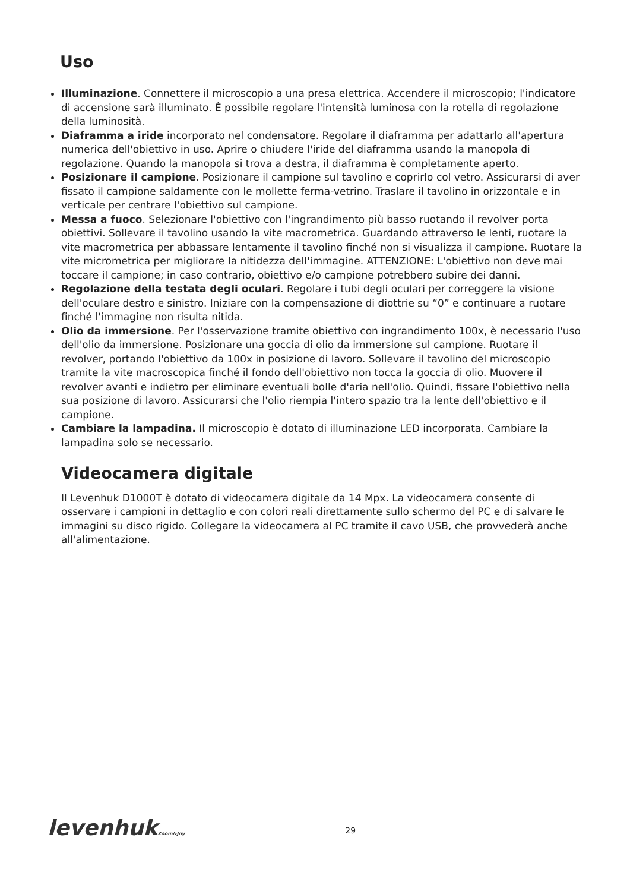Uso
Illuminazione. Connettere il microscopio a una presa elettrica. Accendere il microscopio; l'indicatore di accensione sarà illuminato. È possibile regolare l'intensità luminosa con la rotella di regolazione della luminosità.
Diaframma a iride incorporato nel condensatore. Regolare il diaframma per adattarlo all'apertura numerica dell'obiettivo in uso. Aprire o chiudere l'iride del diaframma usando la manopola di regolazione. Quando la manopola si trova a destra, il diaframma è completamente aperto.
Posizionare il campione. Posizionare il campione sul tavolino e coprirlo col vetro. Assicurarsi di aver fissato il campione saldamente con le mollette ferma-vetrino. Traslare il tavolino in orizzontale e in verticale per centrare l'obiettivo sul campione.
Messa a fuoco. Selezionare l'obiettivo con l'ingrandimento più basso ruotando il revolver porta obiettivi. Sollevare il tavolino usando la vite macrometrica. Guardando attraverso le lenti, ruotare la vite macrometrica per abbassare lentamente il tavolino finché non si visualizza il campione. Ruotare la vite micrometrica per migliorare la nitidezza dell'immagine. ATTENZIONE: L'obiettivo non deve mai toccare il campione; in caso contrario, obiettivo e/o campione potrebbero subire dei danni.
Regolazione della testata degli oculari. Regolare i tubi degli oculari per correggere la visione dell'oculare destro e sinistro. Iniziare con la compensazione di diottrie su “0” e continuare a ruotare finché l'immagine non risulta nitida.
Olio da immersione. Per l'osservazione tramite obiettivo con ingrandimento 100x, è necessario l'uso dell'olio da immersione. Posizionare una goccia di olio da immersione sul campione. Ruotare il revolver, portando l'obiettivo da 100x in posizione di lavoro. Sollevare il tavolino del microscopio tramite la vite macroscopica finché il fondo dell'obiettivo non tocca la goccia di olio. Muovere il revolver avanti e indietro per eliminare eventuali bolle d'aria nell'olio. Quindi, fissare l'obiettivo nella sua posizione di lavoro. Assicurarsi che l'olio riempia l'intero spazio tra la lente dell'obiettivo e il campione.
Cambiare la lampadina. Il microscopio è dotato di illuminazione LED incorporata. Cambiare la lampadina solo se necessario.
Videocamera digitale
Il Levenhuk D1000T è dotato di videocamera digitale da 14 Mpx. La videocamera consente di osservare i campioni in dettaglio e con colori reali direttamente sullo schermo del PC e di salvare le immagini su disco rigido. Collegare la videocamera al PC tramite il cavo USB, che provvederà anche all'alimentazione.
levenhukZoom&Joy
29